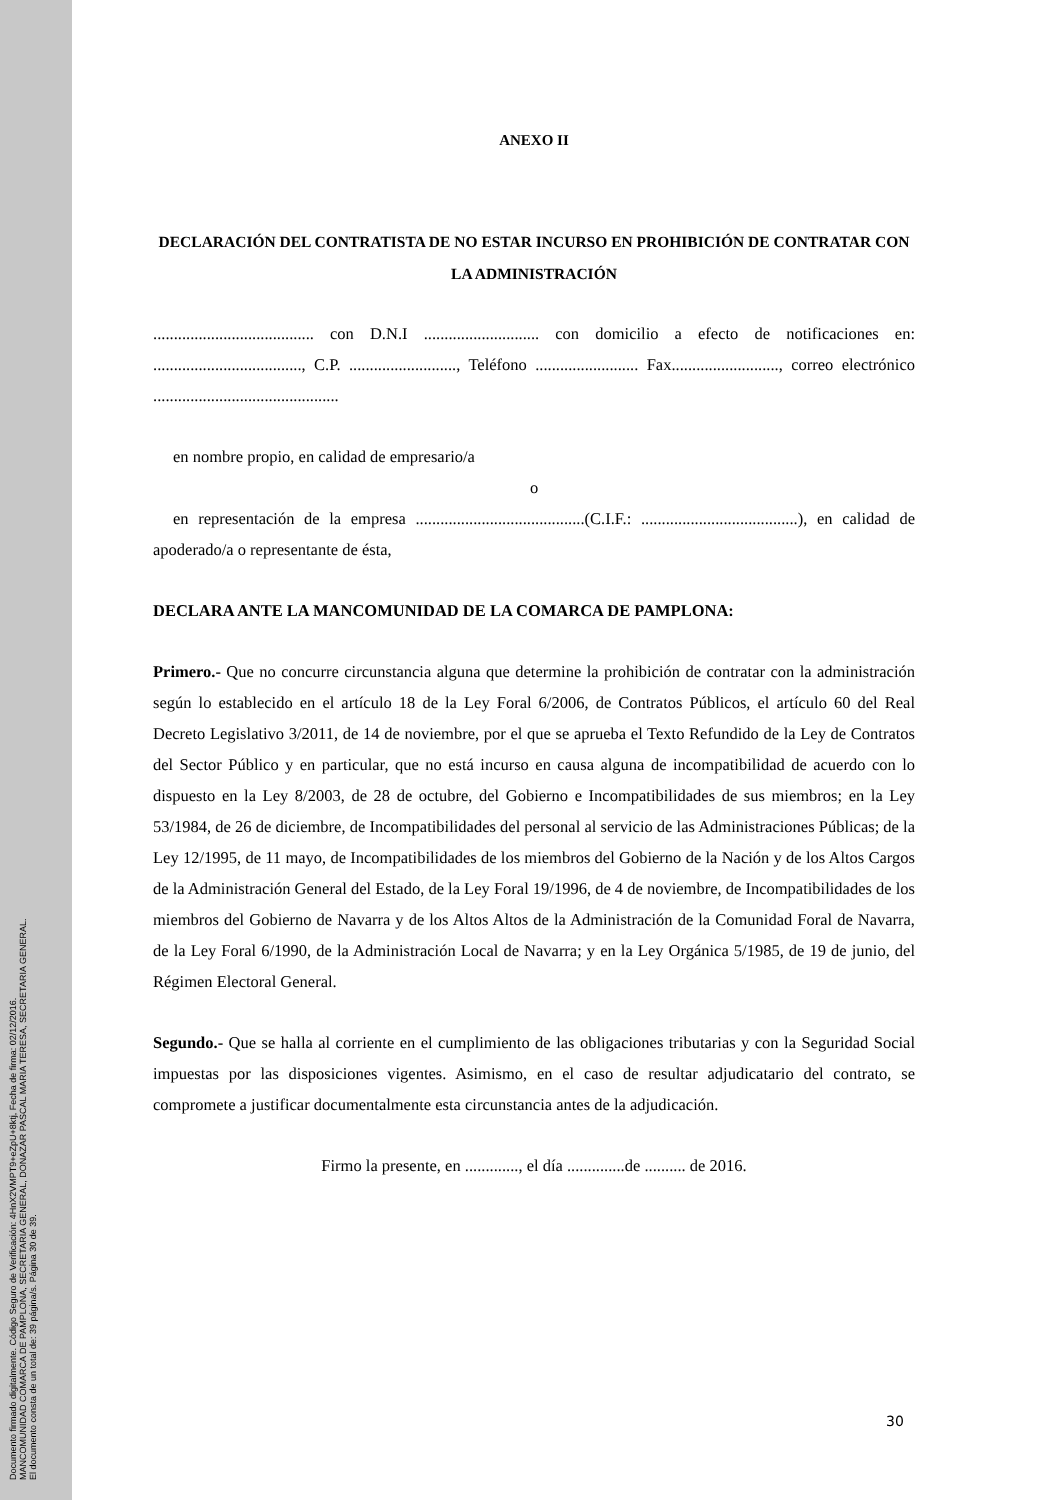Documento firmado digitalmente. Código Seguro de Verificación: 4HnX2VMPT9+eZpU+8ktj, Fecha de firma: 02/12/2016.
MANCOMUNIDAD COMARCA DE PAMPLONA, SECRETARIA GENERAL, DONAZAR PASCAL MARIA TERESA, SECRETARIA GENERAL.
El documento consta de un total de: 39 página/s. Página 30 de 39.
ANEXO II
DECLARACIÓN DEL CONTRATISTA DE NO ESTAR INCURSO EN PROHIBICIÓN DE CONTRATAR CON LA ADMINISTRACIÓN
....................................... con D.N.I ............................ con domicilio a efecto de notificaciones en: ...................................., C.P. .........................., Teléfono ......................... Fax.........................., correo electrónico .............................................
en nombre propio, en calidad de empresario/a
o
en representación de la empresa .........................................(C.I.F.: ......................................), en calidad de apoderado/a o representante de ésta,
DECLARA ANTE LA MANCOMUNIDAD DE LA COMARCA DE PAMPLONA:
Primero.- Que no concurre circunstancia alguna que determine la prohibición de contratar con la administración según lo establecido en el artículo 18 de la Ley Foral 6/2006, de Contratos Públicos, el artículo 60 del Real Decreto Legislativo 3/2011, de 14 de noviembre, por el que se aprueba el Texto Refundido de la Ley de Contratos del Sector Público y en particular, que no está incurso en causa alguna de incompatibilidad de acuerdo con lo dispuesto en la Ley 8/2003, de 28 de octubre, del Gobierno e Incompatibilidades de sus miembros; en la Ley 53/1984, de 26 de diciembre, de Incompatibilidades del personal al servicio de las Administraciones Públicas; de la Ley 12/1995, de 11 mayo, de Incompatibilidades de los miembros del Gobierno de la Nación y de los Altos Cargos de la Administración General del Estado, de la Ley Foral 19/1996, de 4 de noviembre, de Incompatibilidades de los miembros del Gobierno de Navarra y de los Altos Altos de la Administración de la Comunidad Foral de Navarra, de la Ley Foral 6/1990, de la Administración Local de Navarra; y en la Ley Orgánica 5/1985, de 19 de junio, del Régimen Electoral General.
Segundo.- Que se halla al corriente en el cumplimiento de las obligaciones tributarias y con la Seguridad Social impuestas por las disposiciones vigentes. Asimismo, en el caso de resultar adjudicatario del contrato, se compromete a justificar documentalmente esta circunstancia antes de la adjudicación.
Firmo la presente, en ............., el día ..............de .......... de 2016.
30